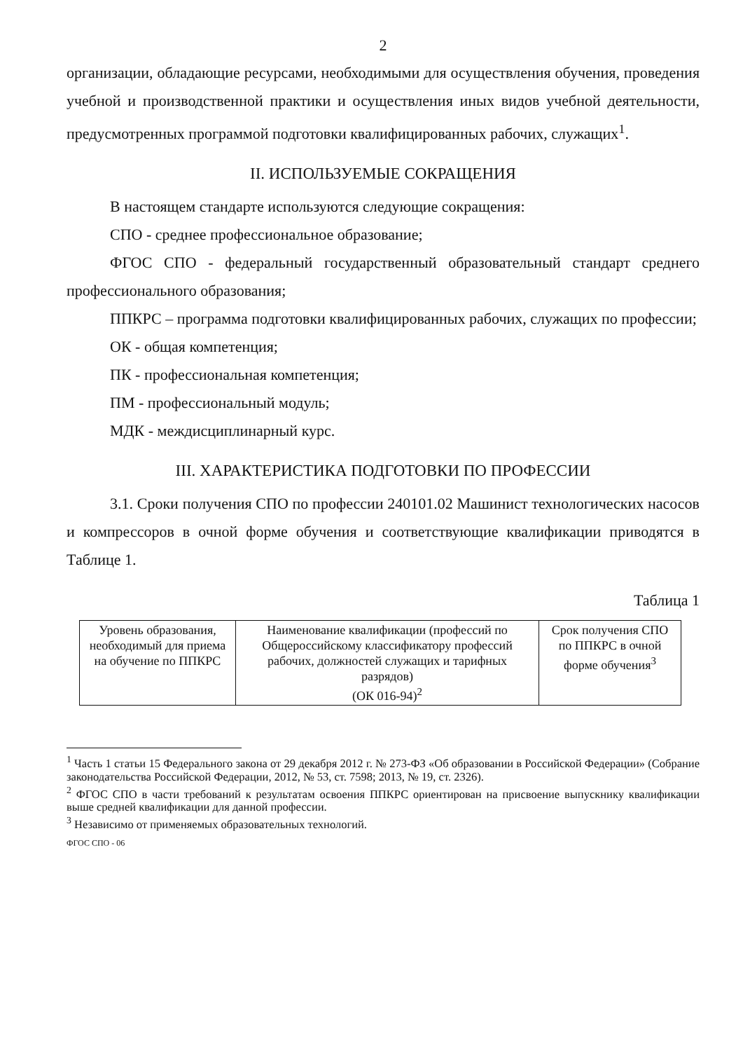2
организации, обладающие ресурсами, необходимыми для осуществления обучения, проведения учебной и производственной практики и осуществления иных видов учебной деятельности, предусмотренных программой подготовки квалифицированных рабочих, служащих<sup>1</sup>.
II. ИСПОЛЬЗУЕМЫЕ СОКРАЩЕНИЯ
В настоящем стандарте используются следующие сокращения:
СПО - среднее профессиональное образование;
ФГОС СПО - федеральный государственный образовательный стандарт среднего профессионального образования;
ППКРС – программа подготовки квалифицированных рабочих, служащих по профессии;
ОК - общая компетенция;
ПК - профессиональная компетенция;
ПМ - профессиональный модуль;
МДК - междисциплинарный курс.
III. ХАРАКТЕРИСТИКА ПОДГОТОВКИ ПО ПРОФЕССИИ
3.1. Сроки получения СПО по профессии 240101.02 Машинист технологических насосов и компрессоров в очной форме обучения и соответствующие квалификации приводятся в Таблице 1.
Таблица 1
| Уровень образования, необходимый для приема на обучение по ППКРС | Наименование квалификации (профессий по Общероссийскому классификатору профессий рабочих, должностей служащих и тарифных разрядов) (ОК 016-94)<sup>2</sup> | Срок получения СПО по ППКРС в очной форме обучения<sup>3</sup> |
<sup>1</sup> Часть 1 статьи 15 Федерального закона от 29 декабря 2012 г. № 273-ФЗ «Об образовании в Российской Федерации» (Собрание законодательства Российской Федерации, 2012, № 53, ст. 7598; 2013, № 19, ст. 2326).
<sup>2</sup> ФГОС СПО в части требований к результатам освоения ППКРС ориентирован на присвоение выпускнику квалификации выше средней квалификации для данной профессии.
<sup>3</sup> Независимо от применяемых образовательных технологий.
ФГОС СПО - 06